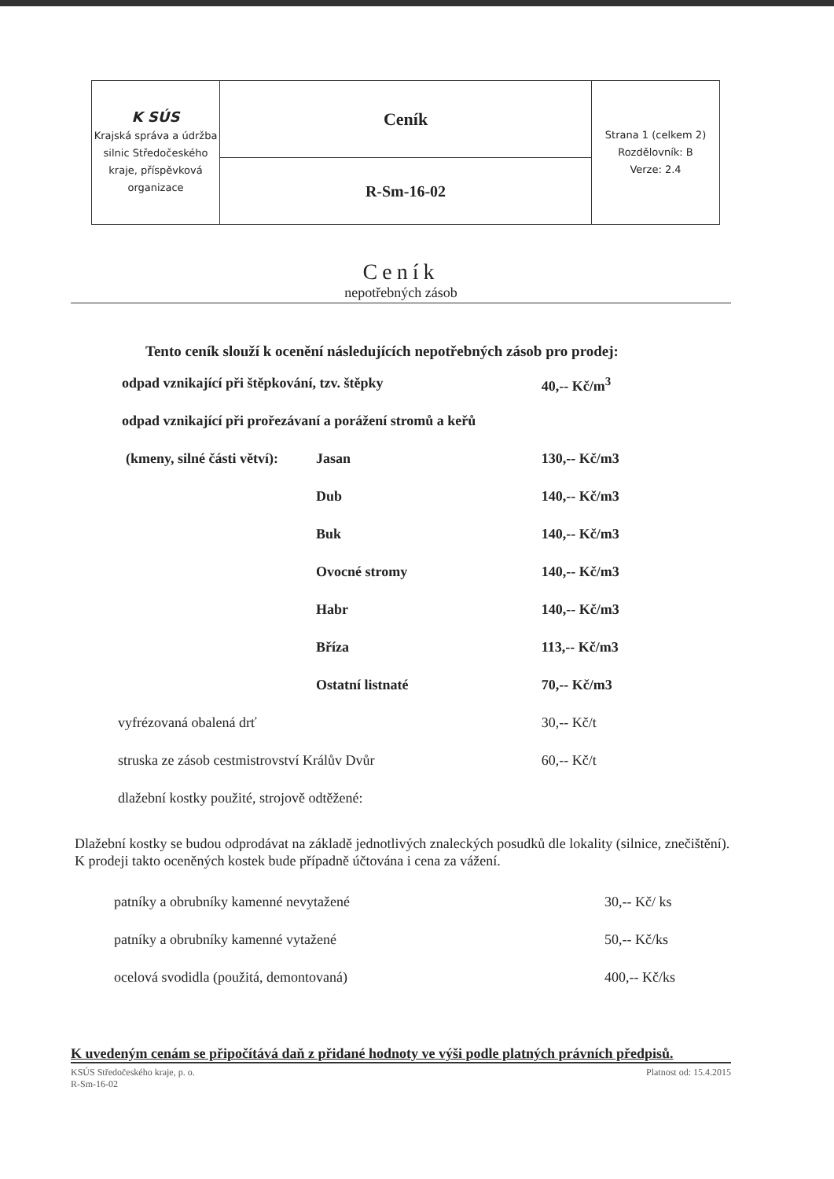| K SÚS Krajská správa a údržba silnic Středočeského kraje, příspěvková organizace | Ceník | Strana 1 (celkem 2) Rozdělovník: B Verze: 2.4 |
| | R-Sm-16-02 | |
Ceník
nepotřebných zásob
Tento ceník slouží k ocenění následujících nepotřebných zásob pro prodej:
| odpad vznikající při štěpkování, tzv. štěpky | | 40,-- Kč/m<sup>3</sup> |
| odpad vznikající při prořezávaní a porážení stromů a keřů | | |
| (kmeny, silné části větví): | Jasan | 130,-- Kč/m3 |
| | Dub | 140,-- Kč/m3 |
| | Buk | 140,-- Kč/m3 |
| | Ovocné stromy | 140,-- Kč/m3 |
| | Habr | 140,-- Kč/m3 |
| | Bříza | 113,-- Kč/m3 |
| | Ostatní listnaté | 70,-- Kč/m3 |
| vyfrézovaná obalená drť | | 30,-- Kč/t |
| struska ze zásob cestmistrovství Králův Dvůr | | 60,-- Kč/t |
| dlažební kostky použité, strojově odtěžené: | | |
Dlažební kostky se budou odprodávat na základě jednotlivých znaleckých posudků dle lokality (silnice, znečištění). K prodeji takto oceněných kostek bude případně účtována i cena za vážení.
| patníky a obrubníky kamenné nevytažené | 30,-- Kč/ ks |
| patníky a obrubníky kamenné vytažené | 50,-- Kč/ks |
| ocelová svodidla (použitá, demontovaná) | 400,-- Kč/ks |
K uvedeným cenám se připočítává daň z přidané hodnoty ve výši podle platných právních předpisů.
KSÚS Středočeského kraje, p. o.
R-Sm-16-02
Platnost od: 15.4.2015